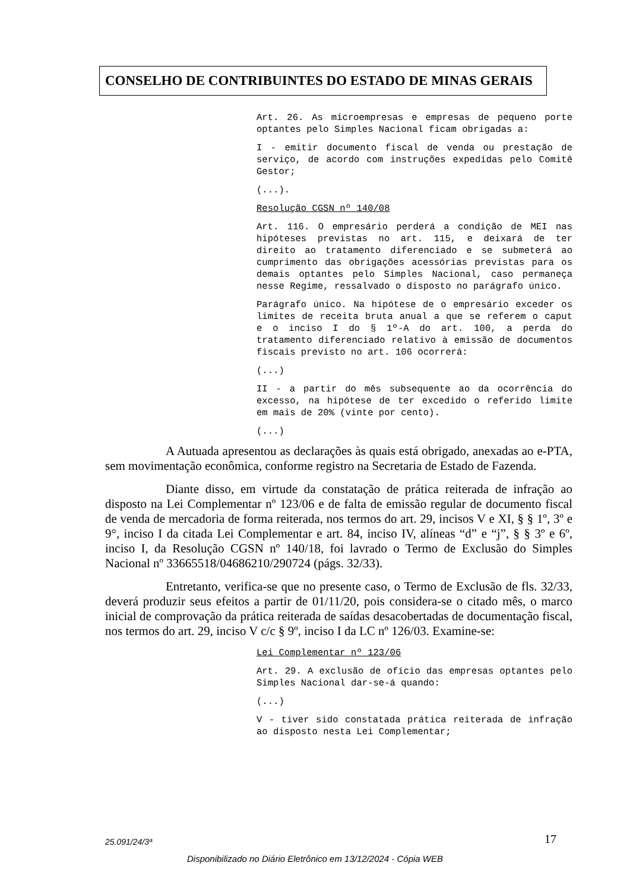CONSELHO DE CONTRIBUINTES DO ESTADO DE MINAS GERAIS
Art. 26. As microempresas e empresas de pequeno porte optantes pelo Simples Nacional ficam obrigadas a:
I - emitir documento fiscal de venda ou prestação de serviço, de acordo com instruções expedidas pelo Comitê Gestor;
(...).
Resolução CGSN nº 140/08
Art. 116. O empresário perderá a condição de MEI nas hipóteses previstas no art. 115, e deixará de ter direito ao tratamento diferenciado e se submeterá ao cumprimento das obrigações acessórias previstas para os demais optantes pelo Simples Nacional, caso permaneça nesse Regime, ressalvado o disposto no parágrafo único.
Parágrafo único. Na hipótese de o empresário exceder os limites de receita bruta anual a que se referem o caput e o inciso I do § 1º-A do art. 100, a perda do tratamento diferenciado relativo à emissão de documentos fiscais previsto no art. 106 ocorrerá:
(...)
II - a partir do mês subsequente ao da ocorrência do excesso, na hipótese de ter excedido o referido limite em mais de 20% (vinte por cento).
(...)
A Autuada apresentou as declarações às quais está obrigado, anexadas ao e-PTA, sem movimentação econômica, conforme registro na Secretaria de Estado de Fazenda.
Diante disso, em virtude da constatação de prática reiterada de infração ao disposto na Lei Complementar nº 123/06 e de falta de emissão regular de documento fiscal de venda de mercadoria de forma reiterada, nos termos do art. 29, incisos V e XI, § § 1º, 3º e 9°, inciso I da citada Lei Complementar e art. 84, inciso IV, alíneas “d” e “j”, § § 3º e 6º, inciso I, da Resolução CGSN nº 140/18, foi lavrado o Termo de Exclusão do Simples Nacional nº 33665518/04686210/290724 (págs. 32/33).
Entretanto, verifica-se que no presente caso, o Termo de Exclusão de fls. 32/33, deverá produzir seus efeitos a partir de 01/11/20, pois considera-se o citado mês, o marco inicial de comprovação da prática reiterada de saídas desacobertadas de documentação fiscal, nos termos do art. 29, inciso V c/c § 9º, inciso I da LC nº 126/03. Examine-se:
Lei Complementar nº 123/06
Art. 29. A exclusão de ofício das empresas optantes pelo Simples Nacional dar-se-á quando:
(...)
V - tiver sido constatada prática reiterada de infração ao disposto nesta Lei Complementar;
25.091/24/3ª 17
Disponibilizado no Diário Eletrônico em 13/12/2024 - Cópia WEB